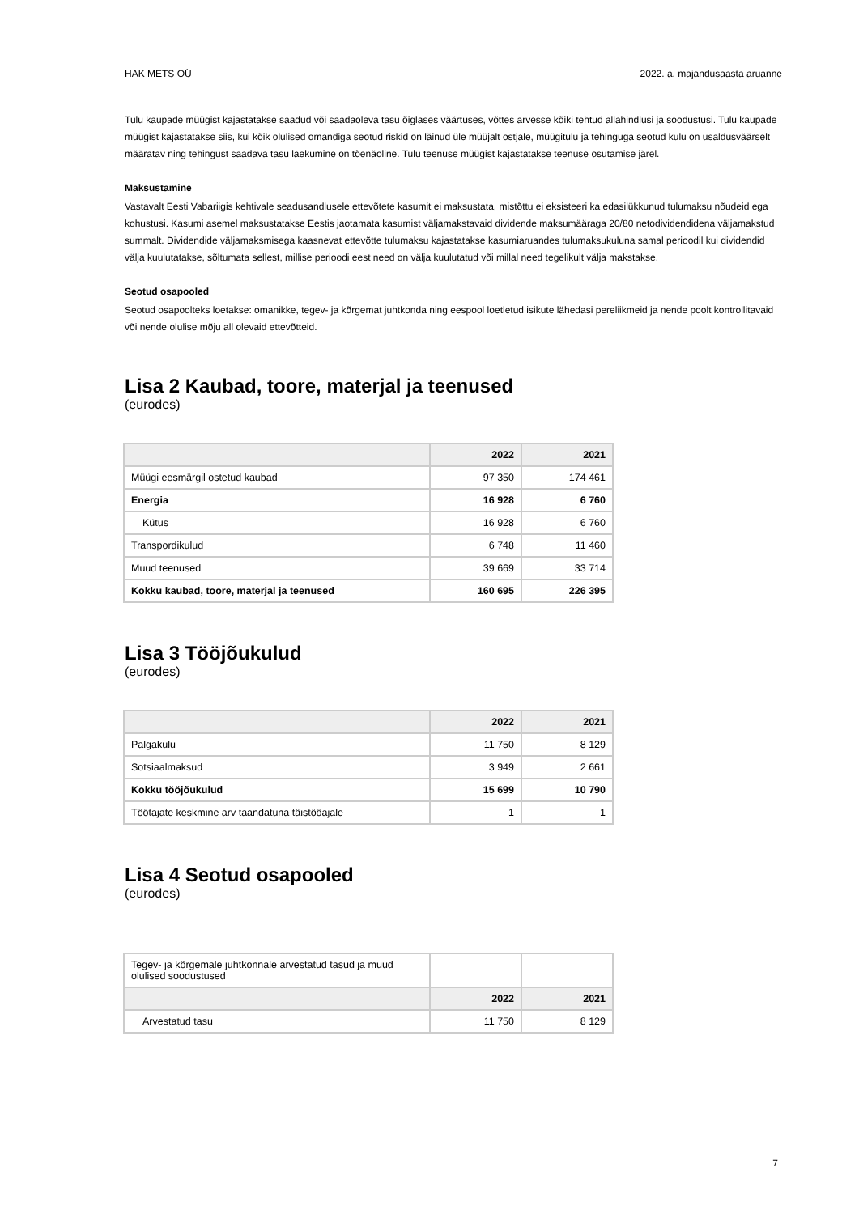HAK METS OÜ 2022. a. majandusaasta aruanne
Tulu kaupade müügist kajastatakse saadud või saadaoleva tasu õiglases väärtuses, võttes arvesse kõiki tehtud allahindlusi ja soodustusi. Tulu kaupade müügist kajastatakse siis, kui kõik olulised omandiga seotud riskid on läinud üle müüjalt ostjale, müügitulu ja tehinguga seotud kulu on usaldusväärselt määratav ning tehingust saadava tasu laekumine on tõenäoline. Tulu teenuse müügist kajastatakse teenuse osutamise järel.
Maksustamine
Vastavalt Eesti Vabariigis kehtivale seadusandlusele ettevõtete kasumit ei maksustata, mistõttu ei eksisteeri ka edasilükkunud tulumaksu nõudeid ega kohustusi. Kasumi asemel maksustatakse Eestis jaotamata kasumist väljamakstavaid dividende maksumääraga 20/80 netodividendidena väljamakstud summalt. Dividendide väljamaksmisega kaasnevat ettevõtte tulumaksu kajastatakse kasumiaruandes tulumaksukuluna samal perioodil kui dividendid välja kuulutatakse, sõltumata sellest, millise perioodi eest need on välja kuulutatud või millal need tegelikult välja makstakse.
Seotud osapooled
Seotud osapoolteks loetakse: omanikke, tegev- ja kõrgemat juhtkonda ning eespool loetletud isikute lähedasi pereliikmeid ja nende poolt kontrollitavaid või nende olulise mõju all olevaid ettevõtteid.
Lisa 2 Kaubad, toore, materjal ja teenused
(eurodes)
| | 2022 | 2021 |
| --- | --- | --- |
| Müügi eesmärgil ostetud kaubad | 97 350 | 174 461 |
| Energia | 16 928 | 6 760 |
| Kütus | 16 928 | 6 760 |
| Transpordikulud | 6 748 | 11 460 |
| Muud teenused | 39 669 | 33 714 |
| Kokku kaubad, toore, materjal ja teenused | 160 695 | 226 395 |
Lisa 3 Tööjõukulud
(eurodes)
| | 2022 | 2021 |
| --- | --- | --- |
| Palgakulu | 11 750 | 8 129 |
| Sotsiaalmaksud | 3 949 | 2 661 |
| Kokku tööjõukulud | 15 699 | 10 790 |
| Töötajate keskmine arv taandatuna täistööajale | 1 | 1 |
Lisa 4 Seotud osapooled
(eurodes)
| Tegev- ja kõrgemale juhtkonnale arvestatud tasud ja muud olulised soodustused | | |
| | 2022 | 2021 |
| Arvestatud tasu | 11 750 | 8 129 |
7